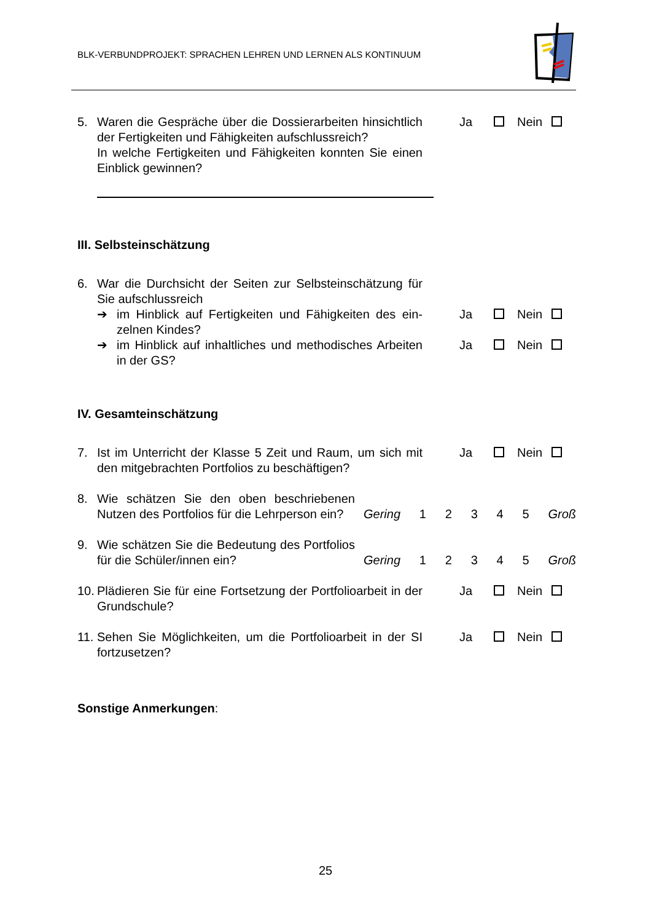BLK-VERBUNDPROJEKT: SPRACHEN LEHREN UND LERNEN ALS KONTINUUM
5. Waren die Gespräche über die Dossierarbeiten hinsicht­lich der Fertigkeiten und Fähigkeiten aufschlussreich?
In welche Fertigkeiten und Fähigkeiten konnten Sie ei­nen Einblick gewinnen?
Ja Nein
III. Selbsteinschätzung
6. War die Durchsicht der Seiten zur Selbsteinschätzung für Sie aufschlussreich
➔ im Hinblick auf Fertigkeiten und Fähigkeiten des ein­zelnen Kindes?
Ja Nein
➔ im Hinblick auf inhaltliches und methodisches Arbei­ten in der GS?
Ja Nein
IV. Gesamteinschätzung
7. Ist im Unterricht der Klasse 5 Zeit und Raum, um sich mit den mitgebrachten Portfolios zu beschäftigen?
Ja Nein
8. Wie schätzen Sie den oben beschriebenen Nutzen des Portfolios für die Lehrperson ein?
Gering 1 2 3 4 5 Groß
9. Wie schätzen Sie die Bedeutung des Portfo­lios für die Schüler/innen ein?
Gering 1 2 3 4 5 Groß
10.
Plädieren Sie für eine Fortsetzung der Portfolioarbeit in der Grundschule?
Ja Nein
11.
Sehen Sie Möglichkeiten, um die Portfolioarbeit in der SI fortzusetzen?
Ja Nein
Sonstige Anmerkungen:
25